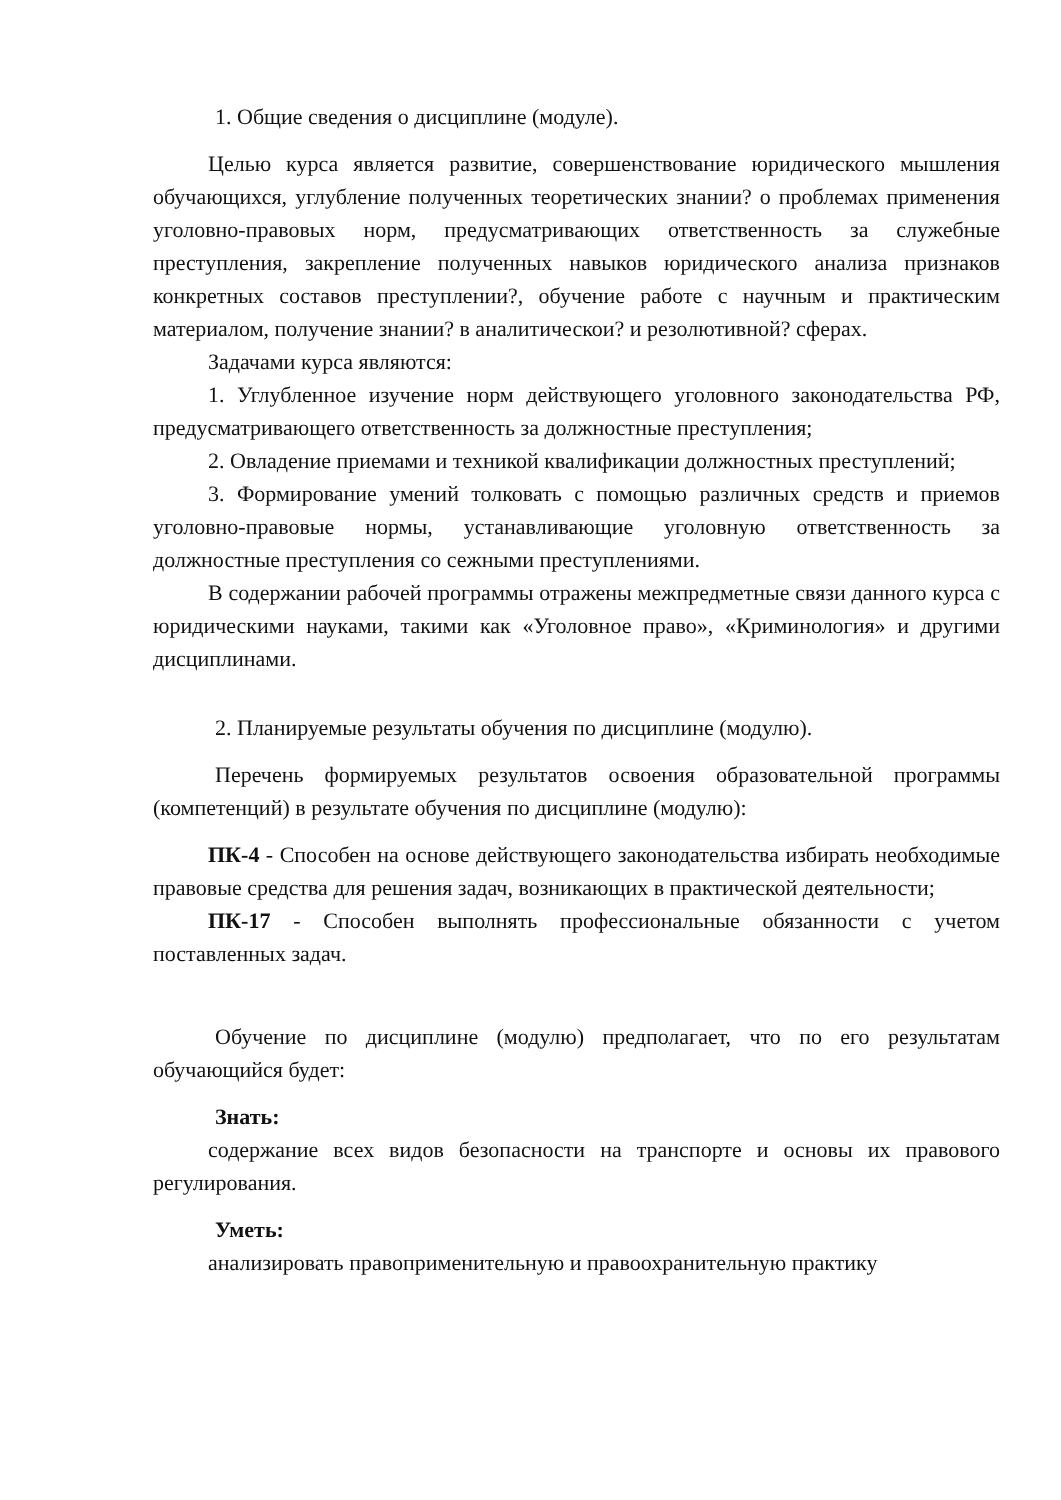1. Общие сведения о дисциплине (модуле).
Целью курса является развитие, совершенствование юридического мышления обучающихся, углубление полученных теоретических знании? о проблемах применения уголовно-правовых норм, предусматривающих ответственность за служебные преступления, закрепление полученных навыков юридического анализа признаков конкретных составов преступлении?, обучение работе с научным и практическим материалом, получение знании? в аналитическои? и резолютивной? сферах.
Задачами курса являются:
1. Углубленное изучение норм действующего уголовного законодательства РФ, предусматривающего ответственность за должностные преступления;
2. Овладение приемами и техникой квалификации должностных преступлений;
3. Формирование умений толковать с помощью различных средств и приемов уголовно-правовые нормы, устанавливающие уголовную ответственность за должностные преступления со сежными преступлениями.
В содержании рабочей программы отражены межпредметные связи данного курса с юридическими науками, такими как «Уголовное право», «Криминология» и другими дисциплинами.
2. Планируемые результаты обучения по дисциплине (модулю).
Перечень формируемых результатов освоения образовательной программы (компетенций) в результате обучения по дисциплине (модулю):
ПК-4 - Способен на основе действующего законодательства избирать необходимые правовые средства для решения задач, возникающих в практической деятельности;
ПК-17 - Способен выполнять профессиональные обязанности с учетом поставленных задач.
Обучение по дисциплине (модулю) предполагает, что по его результатам обучающийся будет:
Знать:
содержание всех видов безопасности на транспорте и основы их правового регулирования.
Уметь:
анализировать правоприменительную и правоохранительную практику